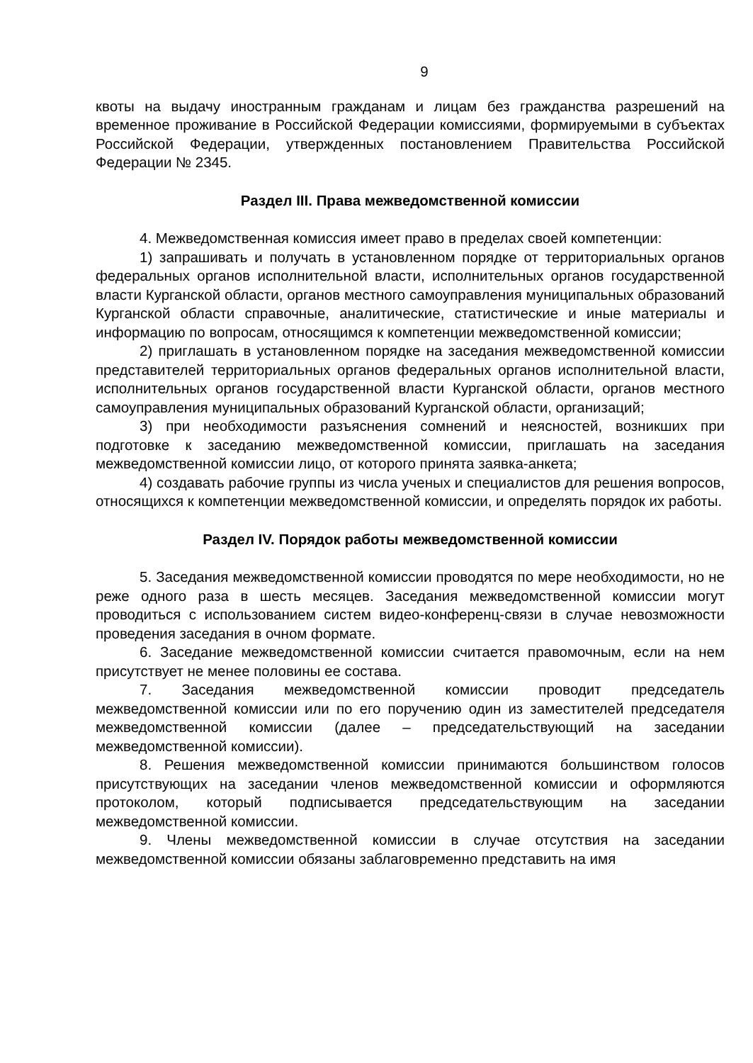9
квоты на выдачу иностранным гражданам и лицам без гражданства разрешений на временное проживание в Российской Федерации комиссиями, формируемыми в субъектах Российской Федерации, утвержденных постановлением Правительства Российской Федерации № 2345.
Раздел III. Права межведомственной комиссии
4. Межведомственная комиссия имеет право в пределах своей компетенции:
1) запрашивать и получать в установленном порядке от территориальных органов федеральных органов исполнительной власти, исполнительных органов государственной власти Курганской области, органов местного самоуправления муниципальных образований Курганской области справочные, аналитические, статистические и иные материалы и информацию по вопросам, относящимся к компетенции межведомственной комиссии;
2) приглашать в установленном порядке на заседания межведомственной комиссии представителей территориальных органов федеральных органов исполнительной власти, исполнительных органов государственной власти Курганской области, органов местного самоуправления муниципальных образований Курганской области, организаций;
3) при необходимости разъяснения сомнений и неясностей, возникших при подготовке к заседанию межведомственной комиссии, приглашать на заседания межведомственной комиссии лицо, от которого принята заявка-анкета;
4) создавать рабочие группы из числа ученых и специалистов для решения вопросов, относящихся к компетенции межведомственной комиссии, и определять порядок их работы.
Раздел IV. Порядок работы межведомственной комиссии
5. Заседания межведомственной комиссии проводятся по мере необходимости, но не реже одного раза в шесть месяцев. Заседания межведомственной комиссии могут проводиться с использованием систем видео-конференц-связи в случае невозможности проведения заседания в очном формате.
6. Заседание межведомственной комиссии считается правомочным, если на нем присутствует не менее половины ее состава.
7. Заседания межведомственной комиссии проводит председатель межведомственной комиссии или по его поручению один из заместителей председателя межведомственной комиссии (далее – председательствующий на заседании межведомственной комиссии).
8. Решения межведомственной комиссии принимаются большинством голосов присутствующих на заседании членов межведомственной комиссии и оформляются протоколом, который подписывается председательствующим на заседании межведомственной комиссии.
9. Члены межведомственной комиссии в случае отсутствия на заседании межведомственной комиссии обязаны заблаговременно представить на имя